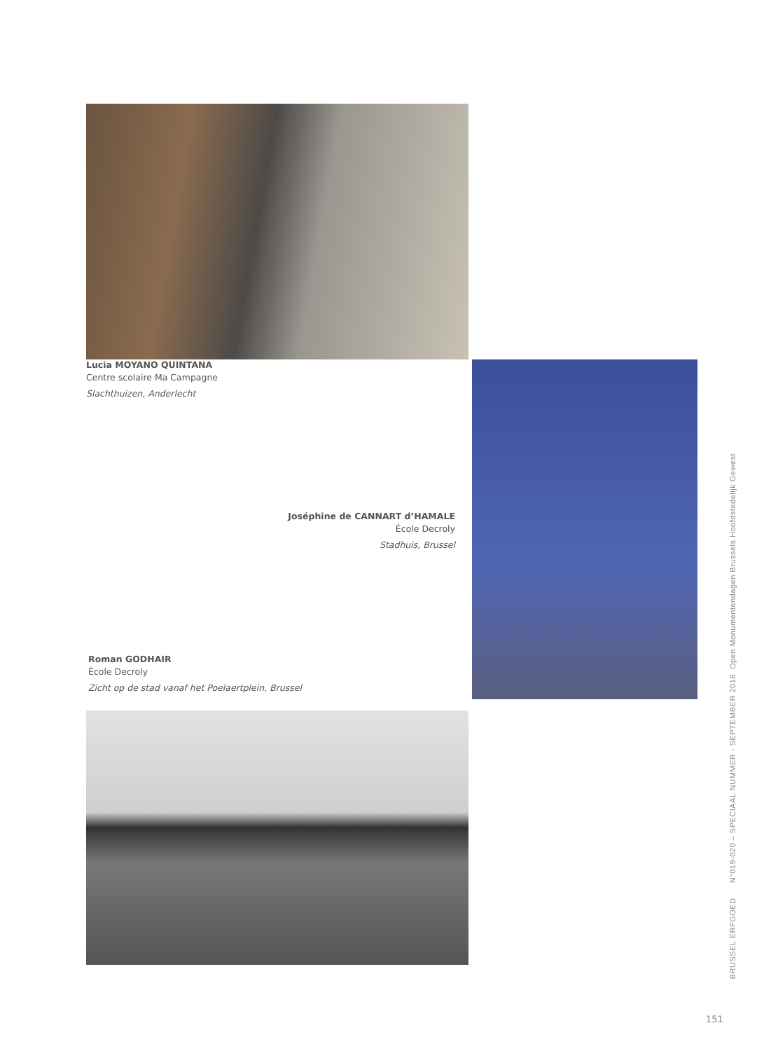Lucia MOYANO QUINTANA
Centre scolaire Ma Campagne
Slachthuizen, Anderlecht
Joséphine de CANNART d’HAMALE
École Decroly
Stadhuis, Brussel
Roman GODHAIR
École Decroly
Zicht op de stad vanaf het Poelaertplein, Brussel
BRUSSEL ERFGOED N°019-020 – SPECIAAL NUMMER - SEPTEMBER 2016 Open Monumentendagen Brussels Hoofdstedelijk Gewest
151